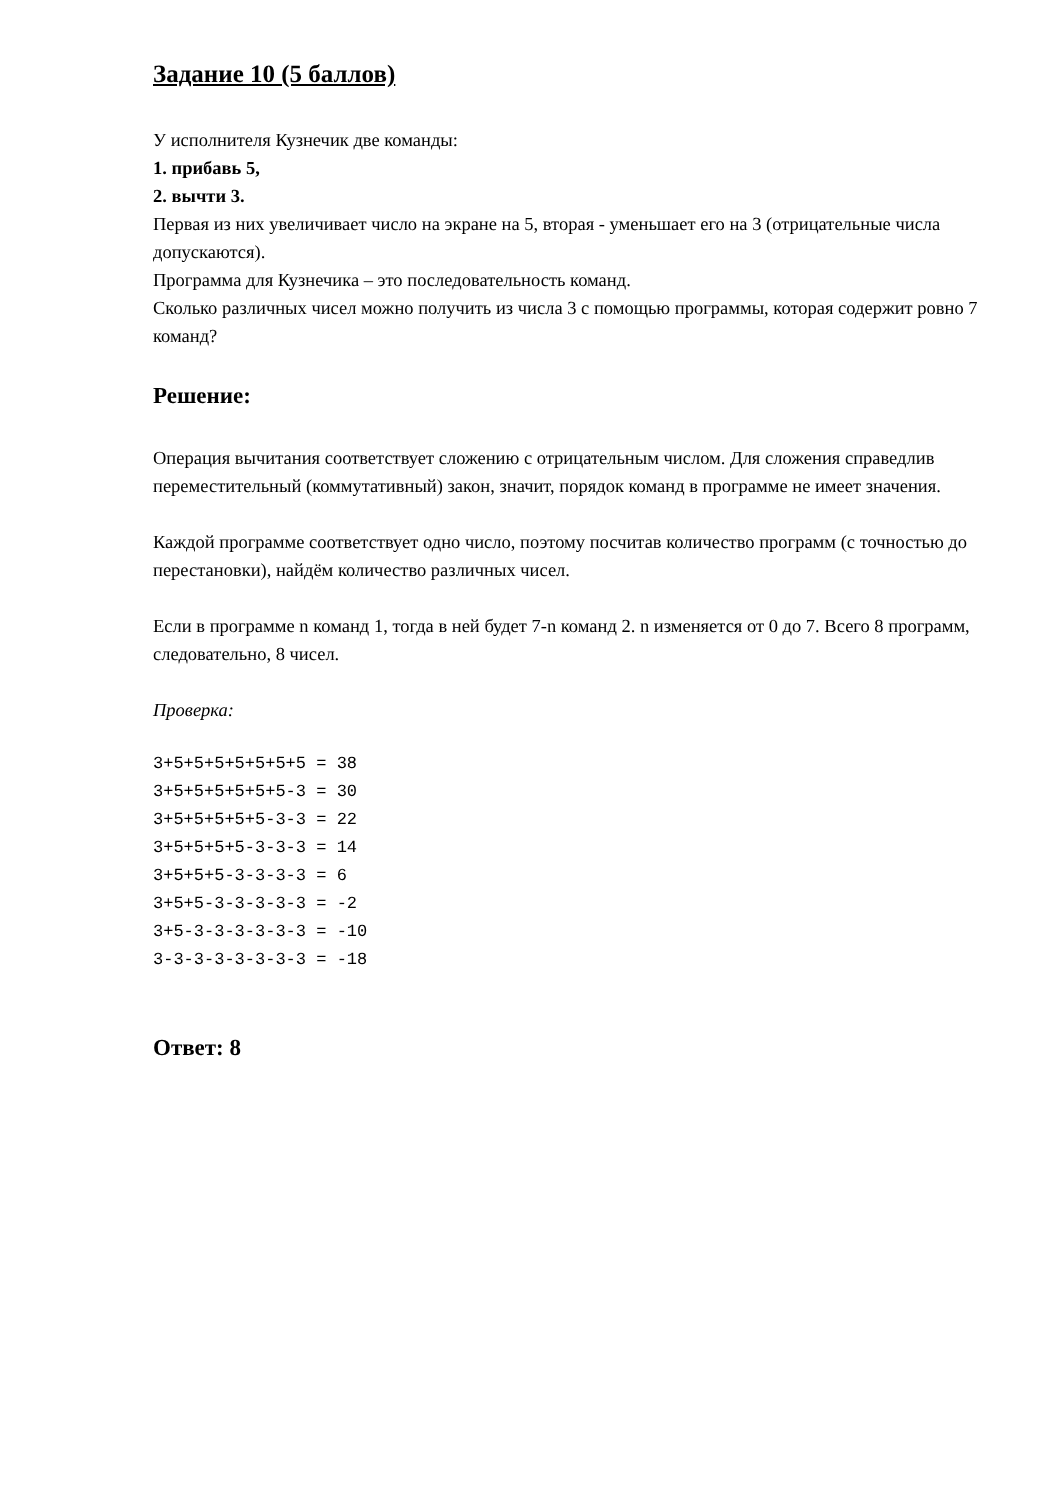Задание 10 (5 баллов)
У исполнителя Кузнечик две команды:
1. прибавь 5,
2. вычти 3.
Первая из них увеличивает число на экране на 5, вторая - уменьшает его на 3 (отрицательные числа допускаются).
Программа для Кузнечика – это последовательность команд.
Сколько различных чисел можно получить из числа 3 с помощью программы, которая содержит ровно 7 команд?
Решение:
Операция вычитания соответствует сложению с отрицательным числом. Для сложения справедлив переместительный (коммутативный) закон, значит, порядок команд в программе не имеет значения.
Каждой программе соответствует одно число, поэтому посчитав количество программ (с точностью до перестановки), найдём количество различных чисел.
Если в программе n команд 1, тогда в ней будет 7-n команд 2. n изменяется от 0 до 7. Всего 8 программ, следовательно, 8 чисел.
Проверка:
3+5+5+5+5+5+5+5 = 38
3+5+5+5+5+5+5-3 = 30
3+5+5+5+5+5-3-3 = 22
3+5+5+5+5-3-3-3 = 14
3+5+5+5-3-3-3-3 = 6
3+5+5-3-3-3-3-3 = -2
3+5-3-3-3-3-3-3 = -10
3-3-3-3-3-3-3-3 = -18
Ответ: 8